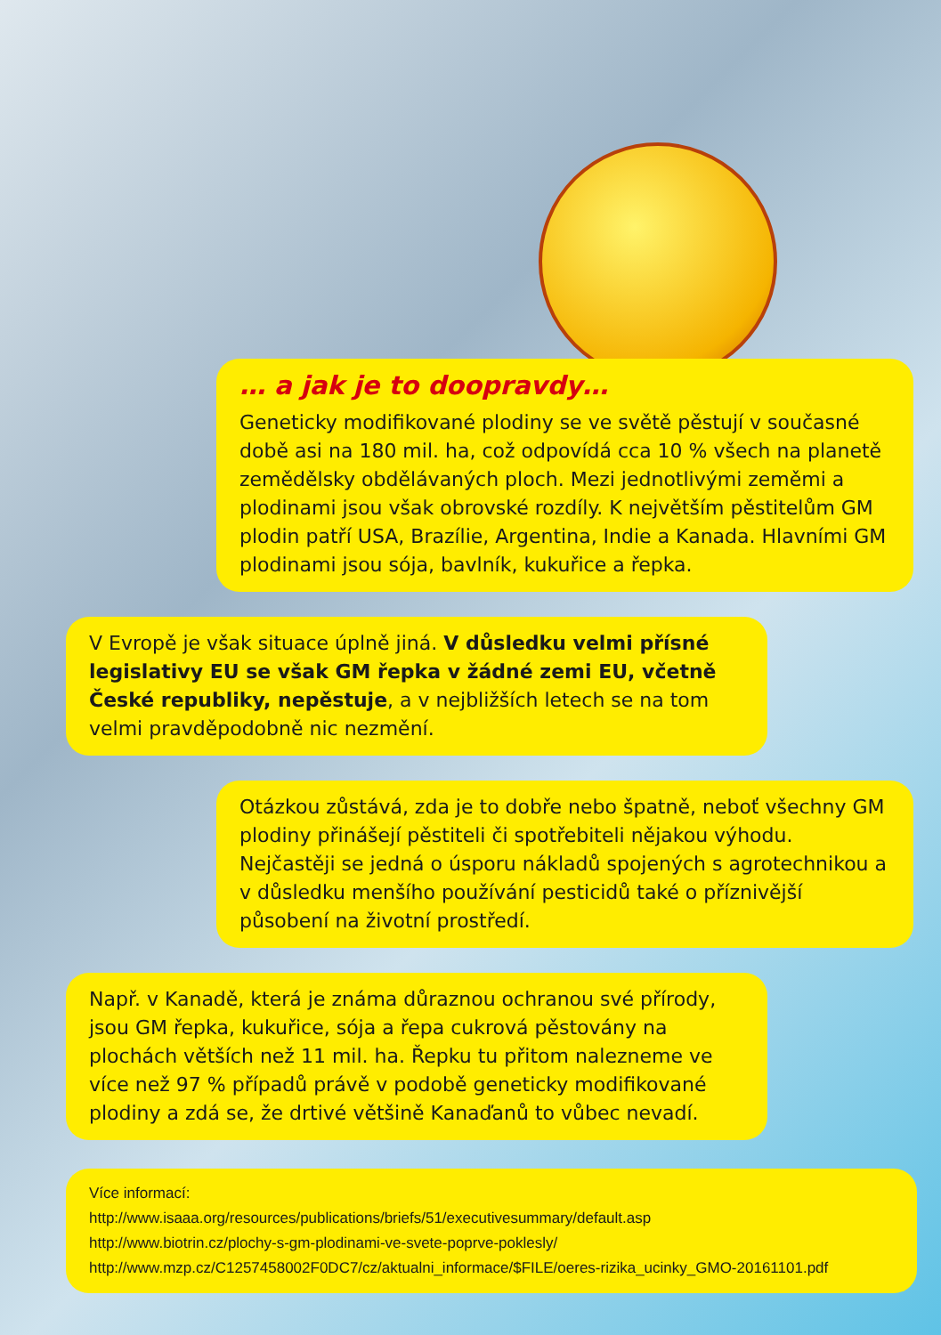… a jak je to doopravdy…
Geneticky modifikované plodiny se ve světě pěstují v současné době asi na 180 mil. ha, což odpovídá cca 10 % všech na planetě zemědělsky obdělávaných ploch. Mezi jednotlivými zeměmi a plodinami jsou však obrovské rozdíly. K největším pěstitelům GM plodin patří USA, Brazílie, Argentina, Indie a Kanada. Hlavními GM plodinami jsou sója, bavlník, kukuřice a řepka.
V Evropě je však situace úplně jiná. V důsledku velmi přísné legislativy EU se však GM řepka v žádné zemi EU, včetně České republiky, nepěstuje, a v nejbližších letech se na tom velmi pravděpodobně nic nezmění.
Otázkou zůstává, zda je to dobře nebo špatně, neboť všechny GM plodiny přinášejí pěstiteli či spotřebiteli nějakou výhodu. Nejčastěji se jedná o úsporu nákladů spojených s agrotechnikou a v důsledku menšího používání pesticidů také o příznivější působení na životní prostředí.
Např. v Kanadě, která je známa důraznou ochranou své přírody, jsou GM řepka, kukuřice, sója a řepa cukrová pěstovány na plochách větších než 11 mil. ha. Řepku tu přitom nalezneme ve více než 97 % případů právě v podobě geneticky modifikované plodiny a zdá se, že drtivé většině Kanaďanů to vůbec nevadí.
Více informací:
http://www.isaaa.org/resources/publications/briefs/51/executivesummary/default.asp
http://www.biotrin.cz/plochy-s-gm-plodinami-ve-svete-poprve-poklesly/
http://www.mzp.cz/C1257458002F0DC7/cz/aktualni_informace/$FILE/oeres-rizika_ucinky_GMO-20161101.pdf